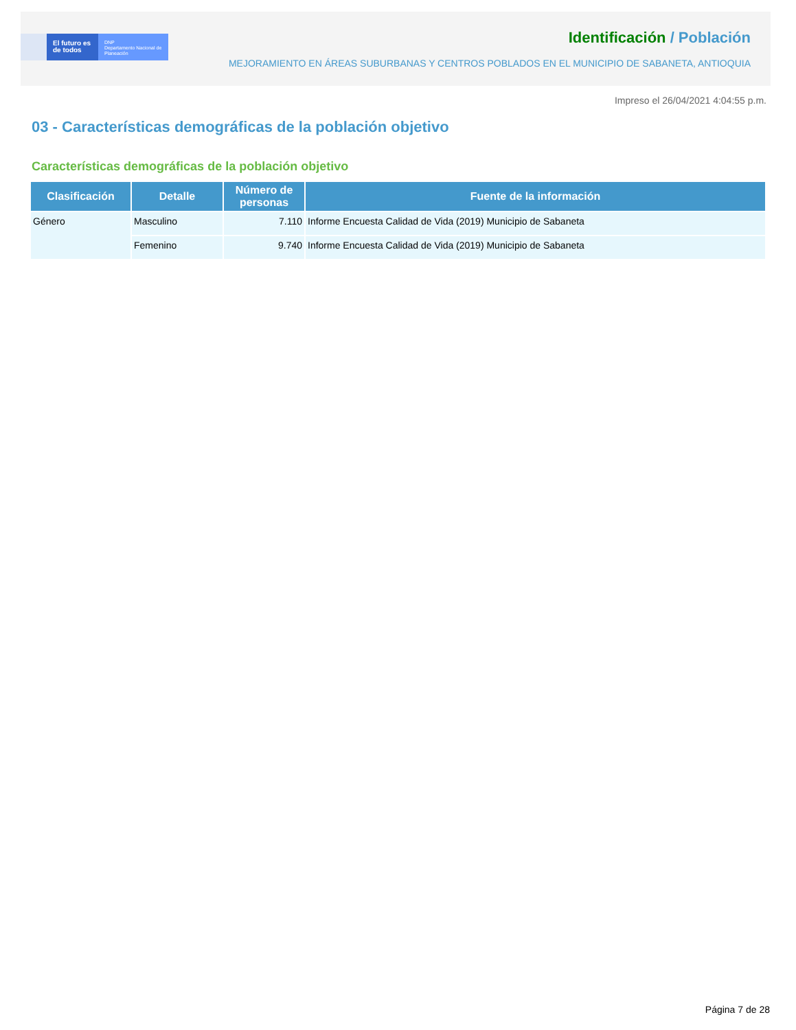El futuro es de todos
DNP
Departamento Nacional de Planeación
Identificación / Población
MEJORAMIENTO EN ÁREAS SUBURBANAS Y CENTROS POBLADOS EN EL MUNICIPIO DE SABANETA, ANTIOQUIA
Impreso el 26/04/2021 4:04:55 p.m.
03 - Características demográficas de la población objetivo
Características demográficas de la población objetivo
| Clasificación | Detalle | Número de personas | Fuente de la información |
| --- | --- | --- | --- |
| Género | Masculino | 7.110 | Informe Encuesta Calidad de Vida (2019) Municipio de Sabaneta |
| | Femenino | 9.740 | Informe Encuesta Calidad de Vida (2019) Municipio de Sabaneta |
Página 7 de 28